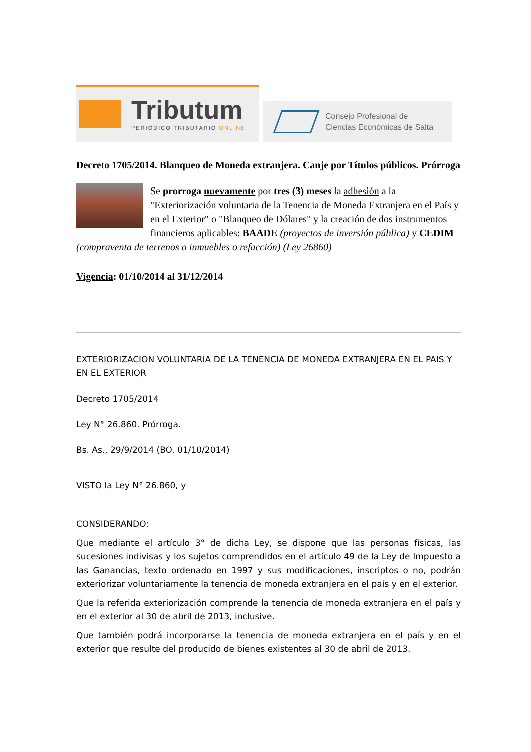Tributum
PERIÓDICO TRIBUTARIO ONLINE
Consejo Profesional de
Ciencias Económicas de Salta
Decreto 1705/2014. Blanqueo de Moneda extranjera. Canje por Títulos públicos. Prórroga
Se prorroga nuevamente por tres (3) meses la adhesión a la "Exteriorización voluntaria de la Tenencia de Moneda Extranjera en el País y en el Exterior" o "Blanqueo de Dólares" y la creación de dos instrumentos financieros aplicables: BAADE (proyectos de inversión pública) y CEDIM (compraventa de terrenos o inmuebles o refacción) (Ley 26860)
Vigencia: 01/10/2014 al 31/12/2014
EXTERIORIZACION VOLUNTARIA DE LA TENENCIA DE MONEDA EXTRANJERA EN EL PAIS Y EN EL EXTERIOR
Decreto 1705/2014
Ley N° 26.860. Prórroga.
Bs. As., 29/9/2014 (BO. 01/10/2014)
VISTO la Ley N° 26.860, y
CONSIDERANDO:
Que mediante el artículo 3° de dicha Ley, se dispone que las personas físicas, las sucesiones indivisas y los sujetos comprendidos en el artículo 49 de la Ley de Impuesto a las Ganancias, texto ordenado en 1997 y sus modificaciones, inscriptos o no, podrán exteriorizar voluntariamente la tenencia de moneda extranjera en el país y en el exterior.
Que la referida exteriorización comprende la tenencia de moneda extranjera en el país y en el exterior al 30 de abril de 2013, inclusive.
Que también podrá incorporarse la tenencia de moneda extranjera en el país y en el exterior que resulte del producido de bienes existentes al 30 de abril de 2013.